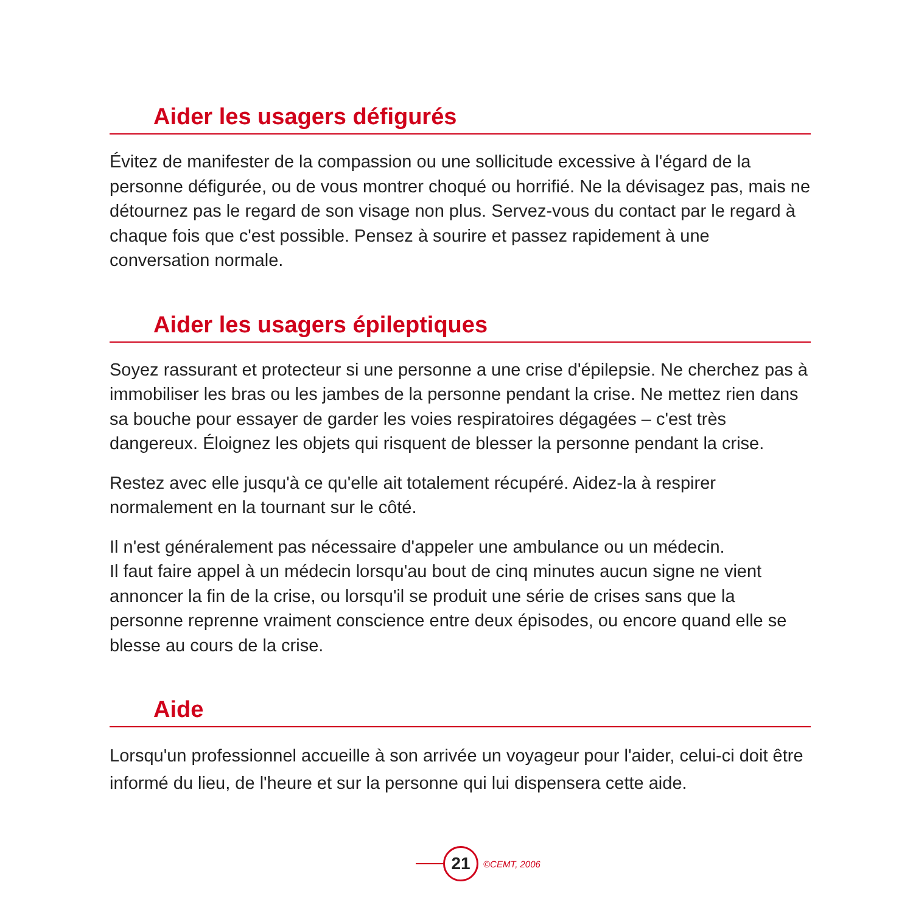Aider les usagers défigurés
Évitez de manifester de la compassion ou une sollicitude excessive à l'égard de la personne défigurée, ou de vous montrer choqué ou horrifié. Ne la dévisagez pas, mais ne détournez pas le regard de son visage non plus. Servez-vous du contact par le regard à chaque fois que c'est possible. Pensez à sourire et passez rapidement à une conversation normale.
Aider les usagers épileptiques
Soyez rassurant et protecteur si une personne a une crise d'épilepsie. Ne cherchez pas à immobiliser les bras ou les jambes de la personne pendant la crise. Ne mettez rien dans sa bouche pour essayer de garder les voies respiratoires dégagées – c'est très dangereux. Éloignez les objets qui risquent de blesser la personne pendant la crise.
Restez avec elle jusqu'à ce qu'elle ait totalement récupéré. Aidez-la à respirer normalement en la tournant sur le côté.
Il n'est généralement pas nécessaire d'appeler une ambulance ou un médecin.
Il faut faire appel à un médecin lorsqu'au bout de cinq minutes aucun signe ne vient annoncer la fin de la crise, ou lorsqu'il se produit une série de crises sans que la personne reprenne vraiment conscience entre deux épisodes, ou encore quand elle se blesse au cours de la crise.
Aide
Lorsqu'un professionnel accueille à son arrivée un voyageur pour l'aider, celui-ci doit être informé du lieu, de l'heure et sur la personne qui lui dispensera cette aide.
21
©CEMT, 2006